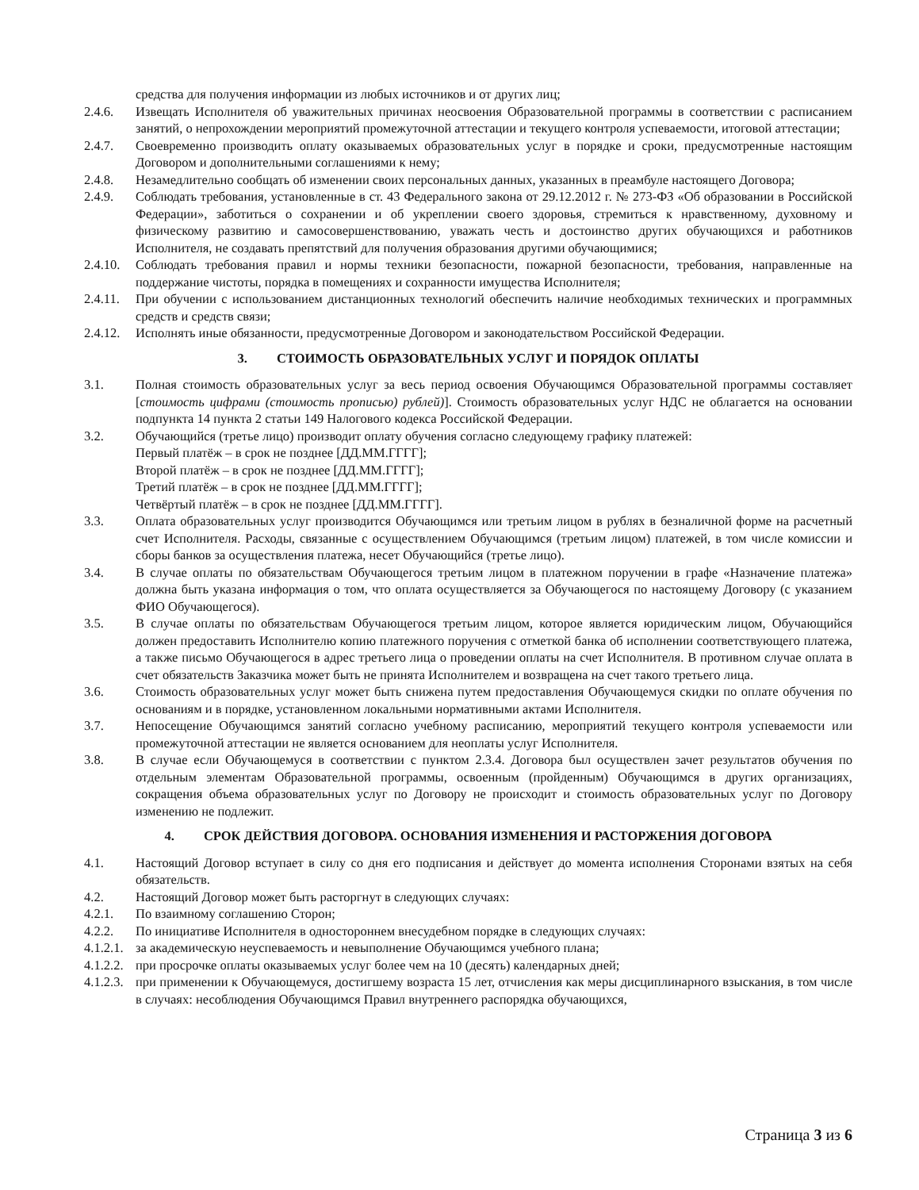средства для получения информации из любых источников и от других лиц;
2.4.6. Извещать Исполнителя об уважительных причинах неосвоения Образовательной программы в соответствии с расписанием занятий, о непрохождении мероприятий промежуточной аттестации и текущего контроля успеваемости, итоговой аттестации;
2.4.7. Своевременно производить оплату оказываемых образовательных услуг в порядке и сроки, предусмотренные настоящим Договором и дополнительными соглашениями к нему;
2.4.8. Незамедлительно сообщать об изменении своих персональных данных, указанных в преамбуле настоящего Договора;
2.4.9. Соблюдать требования, установленные в ст. 43 Федерального закона от 29.12.2012 г. № 273-ФЗ «Об образовании в Российской Федерации», заботиться о сохранении и об укреплении своего здоровья, стремиться к нравственному, духовному и физическому развитию и самосовершенствованию, уважать честь и достоинство других обучающихся и работников Исполнителя, не создавать препятствий для получения образования другими обучающимися;
2.4.10.
Соблюдать требования правил и нормы техники безопасности, пожарной безопасности, требования, направленные на поддержание чистоты, порядка в помещениях и сохранности имущества Исполнителя;
2.4.11.
При обучении с использованием дистанционных технологий обеспечить наличие необходимых технических и программных средств и средств связи;
2.4.12.
Исполнять иные обязанности, предусмотренные Договором и законодательством Российской Федерации.
3. СТОИМОСТЬ ОБРАЗОВАТЕЛЬНЫХ УСЛУГ И ПОРЯДОК ОПЛАТЫ
3.1. Полная стоимость образовательных услуг за весь период освоения Обучающимся Образовательной программы составляет [стоимость цифрами (стоимость прописью) рублей)]. Стоимость образовательных услуг НДС не облагается на основании подпункта 14 пункта 2 статьи 149 Налогового кодекса Российской Федерации.
3.2. Обучающийся (третье лицо) производит оплату обучения согласно следующему графику платежей:
Первый платёж – в срок не позднее [ДД.ММ.ГГГГ];
Второй платёж – в срок не позднее [ДД.ММ.ГГГГ];
Третий платёж – в срок не позднее [ДД.ММ.ГГГГ];
Четвёртый платёж – в срок не позднее [ДД.ММ.ГГГГ].
3.3. Оплата образовательных услуг производится Обучающимся или третьим лицом в рублях в безналичной форме на расчетный счет Исполнителя. Расходы, связанные с осуществлением Обучающимся (третьим лицом) платежей, в том числе комиссии и сборы банков за осуществления платежа, несет Обучающийся (третье лицо).
3.4. В случае оплаты по обязательствам Обучающегося третьим лицом в платежном поручении в графе «Назначение платежа» должна быть указана информация о том, что оплата осуществляется за Обучающегося по настоящему Договору (с указанием ФИО Обучающегося).
3.5. В случае оплаты по обязательствам Обучающегося третьим лицом, которое является юридическим лицом, Обучающийся должен предоставить Исполнителю копию платежного поручения с отметкой банка об исполнении соответствующего платежа, а также письмо Обучающегося в адрес третьего лица о проведении оплаты на счет Исполнителя. В противном случае оплата в счет обязательств Заказчика может быть не принята Исполнителем и возвращена на счет такого третьего лица.
3.6. Стоимость образовательных услуг может быть снижена путем предоставления Обучающемуся скидки по оплате обучения по основаниям и в порядке, установленном локальными нормативными актами Исполнителя.
3.7. Непосещение Обучающимся занятий согласно учебному расписанию, мероприятий текущего контроля успеваемости или промежуточной аттестации не является основанием для неоплаты услуг Исполнителя.
3.8. В случае если Обучающемуся в соответствии с пунктом 2.3.4. Договора был осуществлен зачет результатов обучения по отдельным элементам Образовательной программы, освоенным (пройденным) Обучающимся в других организациях, сокращения объема образовательных услуг по Договору не происходит и стоимость образовательных услуг по Договору изменению не подлежит.
4. СРОК ДЕЙСТВИЯ ДОГОВОРА. ОСНОВАНИЯ ИЗМЕНЕНИЯ И РАСТОРЖЕНИЯ ДОГОВОРА
4.1. Настоящий Договор вступает в силу со дня его подписания и действует до момента исполнения Сторонами взятых на себя обязательств.
4.2. Настоящий Договор может быть расторгнут в следующих случаях:
4.2.1. По взаимному соглашению Сторон;
4.2.2. По инициативе Исполнителя в одностороннем внесудебном порядке в следующих случаях:
4.1.2.1.
за академическую неуспеваемость и невыполнение Обучающимся учебного плана;
4.1.2.2.
при просрочке оплаты оказываемых услуг более чем на 10 (десять) календарных дней;
4.1.2.3.
при применении к Обучающемуся, достигшему возраста 15 лет, отчисления как меры дисциплинарного взыскания, в том числе в случаях: несоблюдения Обучающимся Правил внутреннего распорядка обучающихся,
Страница 3 из 6